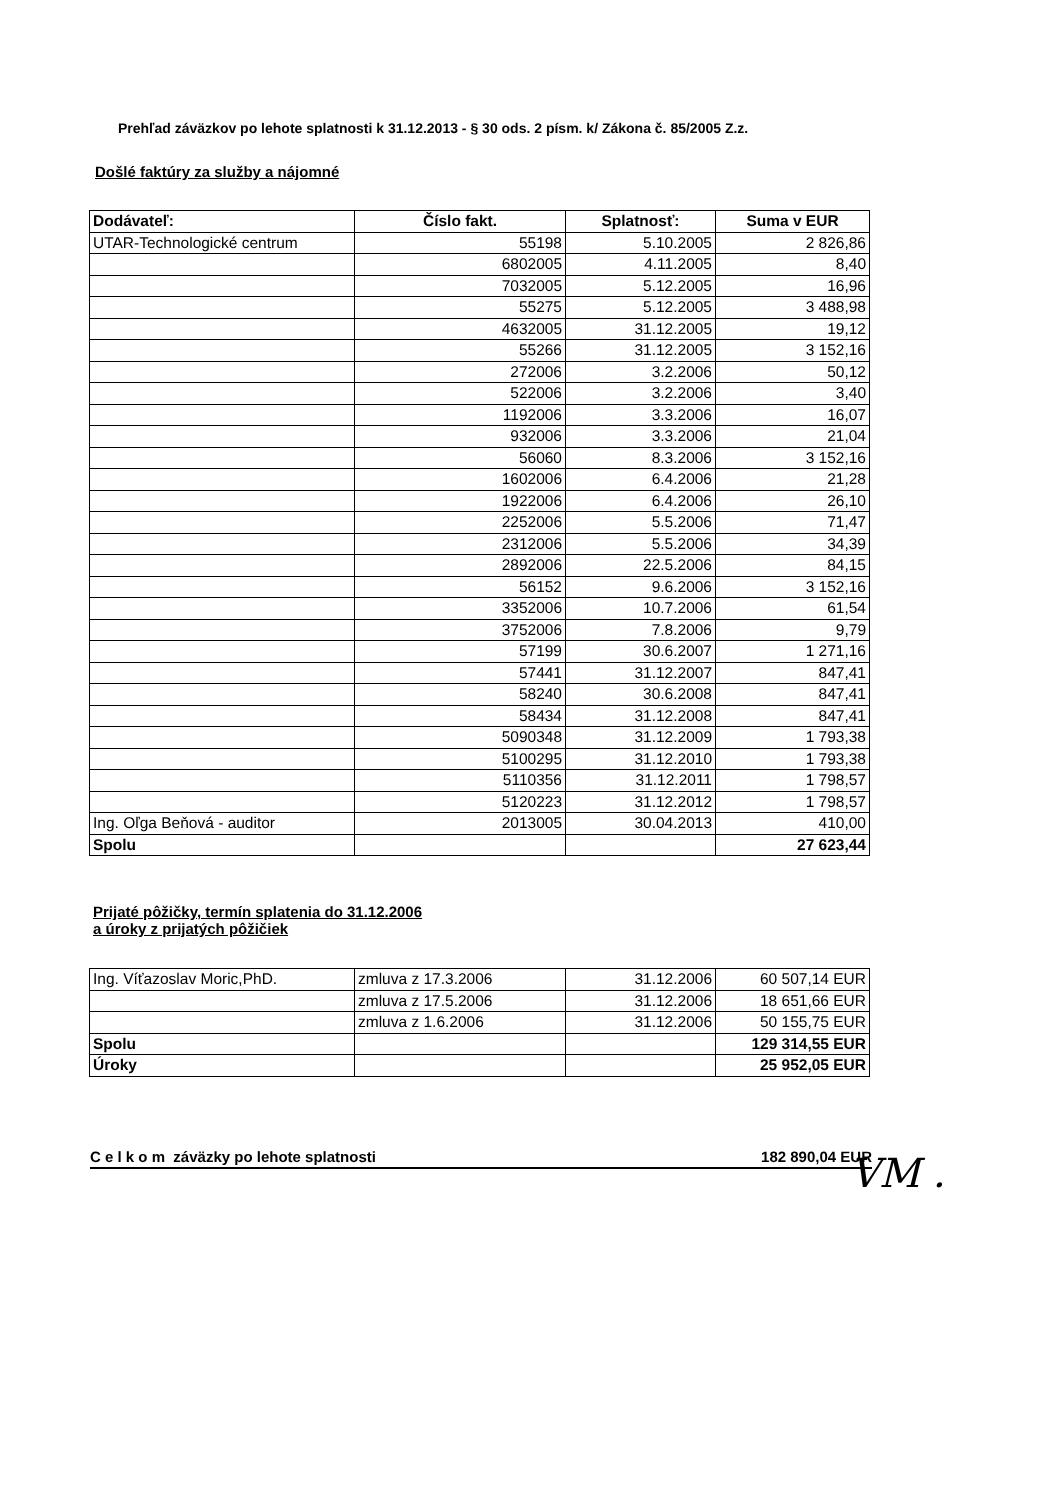Prehľad záväzkov po lehote splatnosti k 31.12.2013 - § 30 ods. 2 písm. k/ Zákona č. 85/2005 Z.z.
Došlé faktúry za služby a nájomné
| Dodávateľ: | Číslo fakt. | Splatnosť: | Suma v EUR |
| --- | --- | --- | --- |
| UTAR-Technologické centrum | 55198 | 5.10.2005 | 2 826,86 |
| | 6802005 | 4.11.2005 | 8,40 |
| | 7032005 | 5.12.2005 | 16,96 |
| | 55275 | 5.12.2005 | 3 488,98 |
| | 4632005 | 31.12.2005 | 19,12 |
| | 55266 | 31.12.2005 | 3 152,16 |
| | 272006 | 3.2.2006 | 50,12 |
| | 522006 | 3.2.2006 | 3,40 |
| | 1192006 | 3.3.2006 | 16,07 |
| | 932006 | 3.3.2006 | 21,04 |
| | 56060 | 8.3.2006 | 3 152,16 |
| | 1602006 | 6.4.2006 | 21,28 |
| | 1922006 | 6.4.2006 | 26,10 |
| | 2252006 | 5.5.2006 | 71,47 |
| | 2312006 | 5.5.2006 | 34,39 |
| | 2892006 | 22.5.2006 | 84,15 |
| | 56152 | 9.6.2006 | 3 152,16 |
| | 3352006 | 10.7.2006 | 61,54 |
| | 3752006 | 7.8.2006 | 9,79 |
| | 57199 | 30.6.2007 | 1 271,16 |
| | 57441 | 31.12.2007 | 847,41 |
| | 58240 | 30.6.2008 | 847,41 |
| | 58434 | 31.12.2008 | 847,41 |
| | 5090348 | 31.12.2009 | 1 793,38 |
| | 5100295 | 31.12.2010 | 1 793,38 |
| | 5110356 | 31.12.2011 | 1 798,57 |
| | 5120223 | 31.12.2012 | 1 798,57 |
| Ing. Oľga Beňová - auditor | 2013005 | 30.04.2013 | 410,00 |
| Spolu | | | 27 623,44 |
Prijaté pôžičky, termín splatenia do 31.12.2006
a úroky z prijatých pôžičiek
| Ing. Víťazoslav Moric,PhD. | zmluva z 17.3.2006 | 31.12.2006 | 60 507,14 EUR |
| | zmluva z 17.5.2006 | 31.12.2006 | 18 651,66 EUR |
| | zmluva z 1.6.2006 | 31.12.2006 | 50 155,75 EUR |
| Spolu | | | 129 314,55 EUR |
| Úroky | | | 25 952,05 EUR |
C e l k o m záväzky po lehote splatnosti 182 890,04 EUR VM .